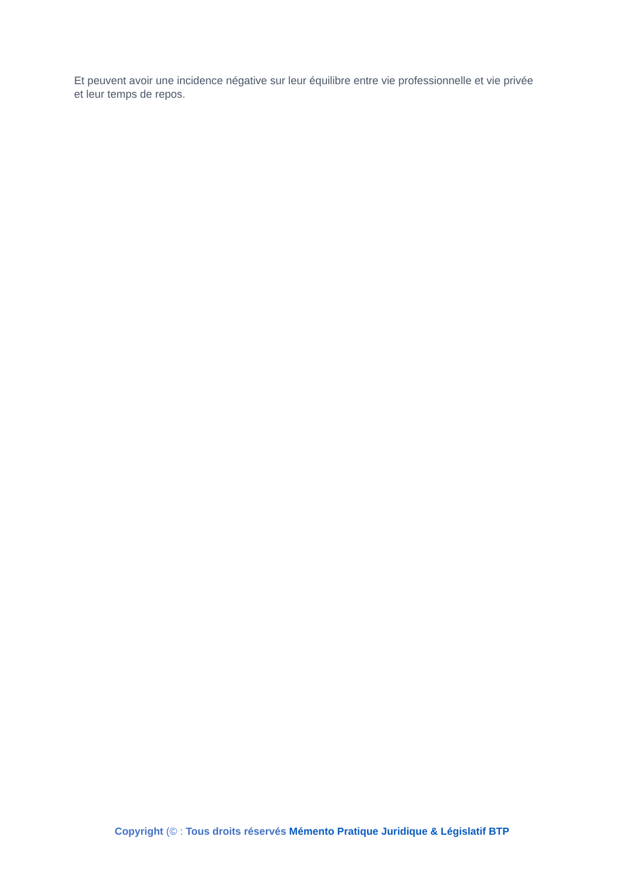Et peuvent avoir une incidence négative sur leur équilibre entre vie professionnelle et vie privée et leur temps de repos.
Copyright (© : Tous droits réservés Mémento Pratique Juridique & Législatif BTP